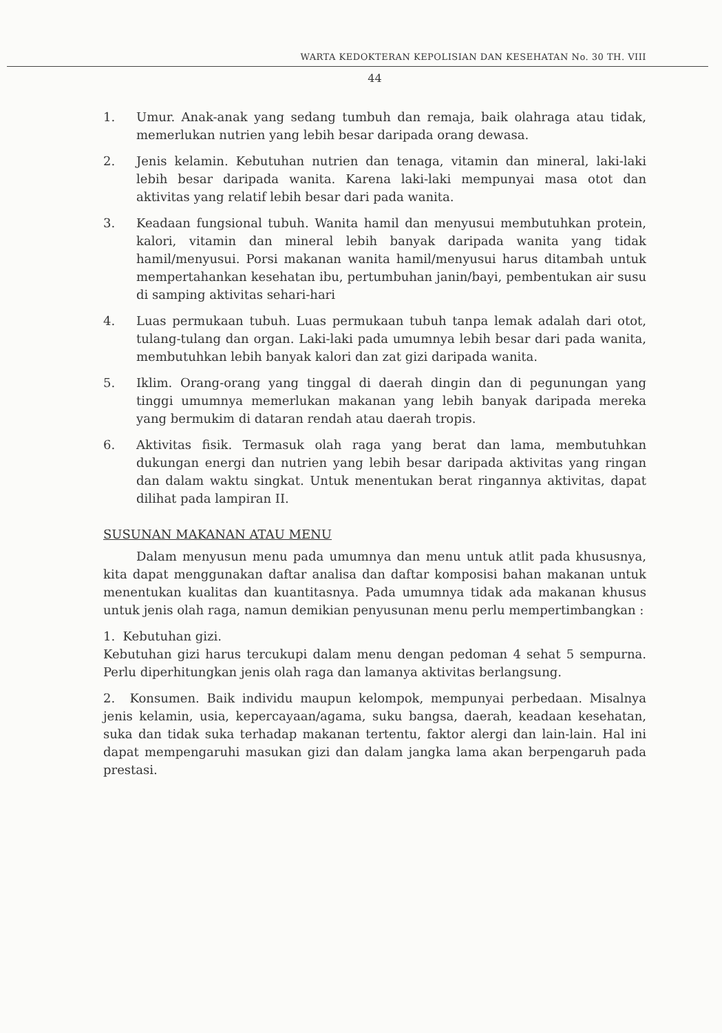WARTA KEDOKTERAN KEPOLISIAN DAN KESEHATAN No. 30 TH. VIII
44
1. Umur. Anak-anak yang sedang tumbuh dan remaja, baik olahraga atau tidak, memerlukan nutrien yang lebih besar daripada orang dewasa.
2. Jenis kelamin. Kebutuhan nutrien dan tenaga, vitamin dan mineral, laki-laki lebih besar daripada wanita. Karena laki-laki mempunyai masa otot dan aktivitas yang relatif lebih besar dari pada wanita.
3. Keadaan fungsional tubuh. Wanita hamil dan menyusui membutuhkan protein, kalori, vitamin dan mineral lebih banyak daripada wanita yang tidak hamil/menyusui. Porsi makanan wanita hamil/menyusui harus ditambah untuk mempertahankan kesehatan ibu, pertumbuhan janin/bayi, pembentukan air susu di samping aktivitas sehari-hari
4. Luas permukaan tubuh. Luas permukaan tubuh tanpa lemak adalah dari otot, tulang-tulang dan organ. Laki-laki pada umumnya lebih besar dari pada wanita, membutuhkan lebih banyak kalori dan zat gizi daripada wanita.
5. Iklim. Orang-orang yang tinggal di daerah dingin dan di pegunungan yang tinggi umumnya memerlukan makanan yang lebih banyak daripada mereka yang bermukim di dataran rendah atau daerah tropis.
6. Aktivitas fisik. Termasuk olah raga yang berat dan lama, membutuhkan dukungan energi dan nutrien yang lebih besar daripada aktivitas yang ringan dan dalam waktu singkat. Untuk menentukan berat ringannya aktivitas, dapat dilihat pada lampiran II.
SUSUNAN MAKANAN ATAU MENU
Dalam menyusun menu pada umumnya dan menu untuk atlit pada khususnya, kita dapat menggunakan daftar analisa dan daftar komposisi bahan makanan untuk menentukan kualitas dan kuantitasnya. Pada umumnya tidak ada makanan khusus untuk jenis olah raga, namun demikian penyusunan menu perlu mempertimbangkan :
1. Kebutuhan gizi.
Kebutuhan gizi harus tercukupi dalam menu dengan pedoman 4 sehat 5 sempurna. Perlu diperhitungkan jenis olah raga dan lamanya aktivitas berlangsung.
2. Konsumen. Baik individu maupun kelompok, mempunyai perbedaan. Misalnya jenis kelamin, usia, kepercayaan/agama, suku bangsa, daerah, keadaan kesehatan, suka dan tidak suka terhadap makanan tertentu, faktor alergi dan lain-lain. Hal ini dapat mempengaruhi masukan gizi dan dalam jangka lama akan berpengaruh pada prestasi.